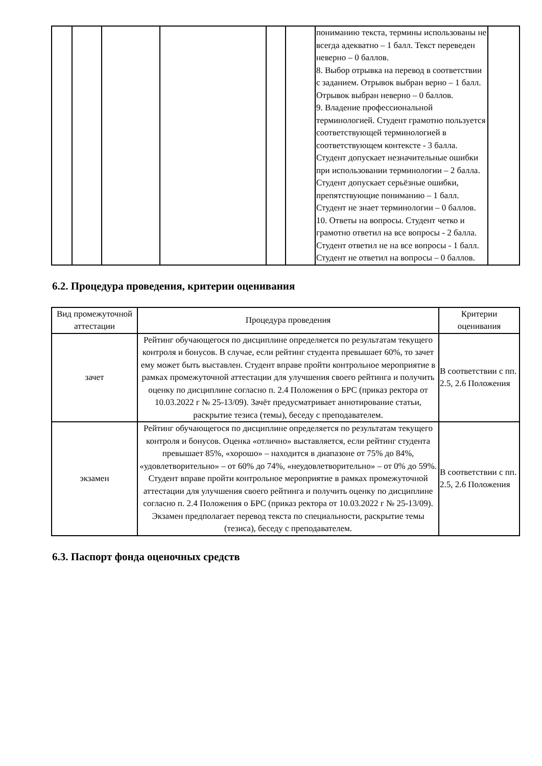| | | | | | | пониманию текста, термины использованы не всегда адекватно – 1 балл. Текст переведен неверно – 0 баллов. 8. Выбор отрывка на перевод в соответствии с заданием. Отрывок выбран верно – 1 балл. Отрывок выбран неверно – 0 баллов. 9. Владение профессиональной терминологией. Студент грамотно пользуется соответствующей терминологией в соответствующем контексте - 3 балла. Студент допускает незначительные ошибки при использовании терминологии – 2 балла. Студент допускает серьёзные ошибки, препятствующие пониманию – 1 балл. Студент не знает терминологии – 0 баллов. 10. Ответы на вопросы. Студент четко и грамотно ответил на все вопросы - 2 балла. Студент ответил не на все вопросы - 1 балл. Студент не ответил на вопросы – 0 баллов. | |
6.2. Процедура проведения, критерии оценивания
| Вид промежуточной аттестации | Процедура проведения | Критерии оценивания |
| --- | --- | --- |
| зачет | Рейтинг обучающегося по дисциплине определяется по результатам текущего контроля и бонусов. В случае, если рейтинг студента превышает 60%, то зачет ему может быть выставлен. Студент вправе пройти контрольное мероприятие в рамках промежуточной аттестации для улучшения своего рейтинга и получить оценку по дисциплине согласно п. 2.4 Положения о БРС (приказ ректора от 10.03.2022 г № 25-13/09). Зачёт предусматривает аннотирование статьи, раскрытие тезиса (темы), беседу с преподавателем. | В соответствии с пп. 2.5, 2.6 Положения |
| экзамен | Рейтинг обучающегося по дисциплине определяется по результатам текущего контроля и бонусов. Оценка «отлично» выставляется, если рейтинг студента превышает 85%, «хорошо» – находится в диапазоне от 75% до 84%, «удовлетворительно» – от 60% до 74%, «неудовлетворительно» – от 0% до 59%. Студент вправе пройти контрольное мероприятие в рамках промежуточной аттестации для улучшения своего рейтинга и получить оценку по дисциплине согласно п. 2.4 Положения о БРС (приказ ректора от 10.03.2022 г № 25-13/09). Экзамен предполагает перевод текста по специальности, раскрытие темы (тезиса), беседу с преподавателем. | В соответствии с пп. 2.5, 2.6 Положения |
6.3. Паспорт фонда оценочных средств